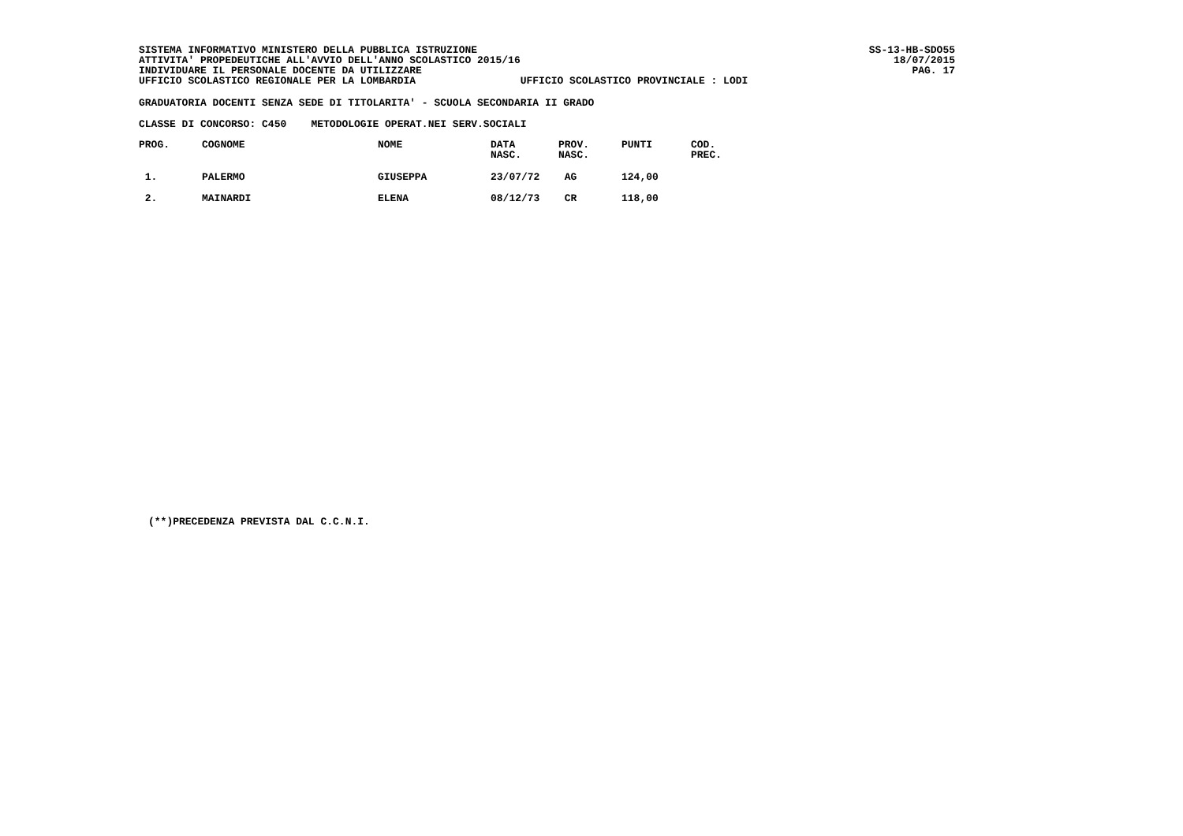SISTEMA INFORMATIVO MINISTERO DELLA PUBBLICA ISTRUZIONE ATTIVITA' PROPEDEUTICHE ALL'AVVIO DELL'ANNO SCOLASTICO 2015/16 INDIVIDUARE IL PERSONALE DOCENTE DA UTILIZZARE UFFICIO SCOLASTICO REGIONALE PER LA LOMBARDIA UFFICIO SCOLASTICO PROVINCIALE : LODI
SS-13-HB-SDO55 18/07/2015 PAG. 17
GRADUATORIA DOCENTI SENZA SEDE DI TITOLARITA' - SCUOLA SECONDARIA II GRADO
CLASSE DI CONCORSO: C450 METODOLOGIE OPERAT.NEI SERV.SOCIALI
| PROG. | COGNOME | NOME | DATA NASC. | PROV. NASC. | PUNTI | COD. PREC. |
| --- | --- | --- | --- | --- | --- | --- |
| 1. | PALERMO | GIUSEPPA | 23/07/72 | AG | 124,00 | |
| 2. | MAINARDI | ELENA | 08/12/73 | CR | 118,00 | |
(**)PRECEDENZA PREVISTA DAL C.C.N.I.